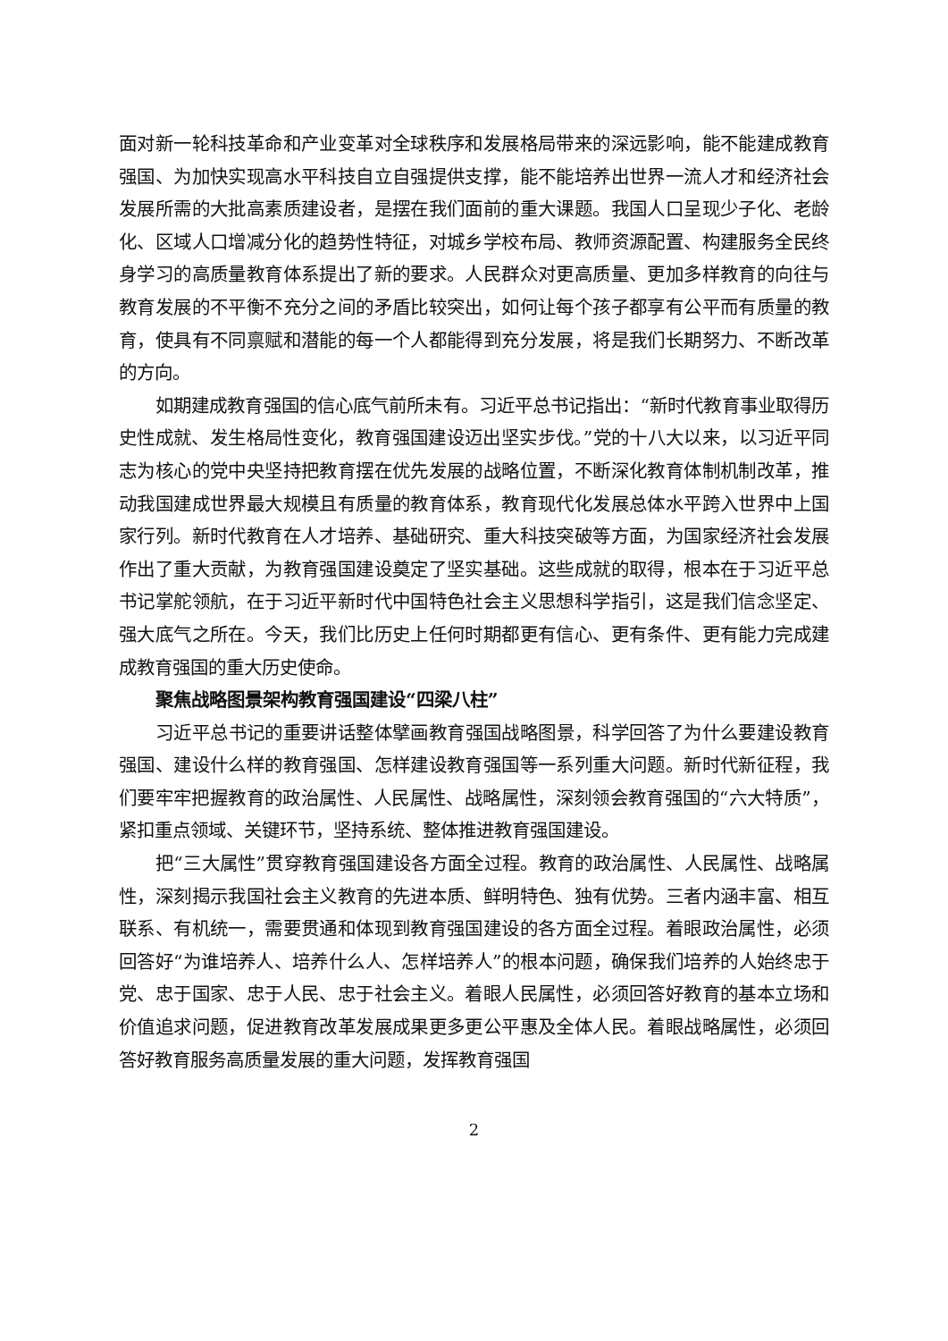面对新一轮科技革命和产业变革对全球秩序和发展格局带来的深远影响，能不能建成教育强国、为加快实现高水平科技自立自强提供支撑，能不能培养出世界一流人才和经济社会发展所需的大批高素质建设者，是摆在我们面前的重大课题。我国人口呈现少子化、老龄化、区域人口增减分化的趋势性特征，对城乡学校布局、教师资源配置、构建服务全民终身学习的高质量教育体系提出了新的要求。人民群众对更高质量、更加多样教育的向往与教育发展的不平衡不充分之间的矛盾比较突出，如何让每个孩子都享有公平而有质量的教育，使具有不同禀赋和潜能的每一个人都能得到充分发展，将是我们长期努力、不断改革的方向。
如期建成教育强国的信心底气前所未有。习近平总书记指出：“新时代教育事业取得历史性成就、发生格局性变化，教育强国建设迈出坚实步伐。”党的十八大以来，以习近平同志为核心的党中央坚持把教育摆在优先发展的战略位置，不断深化教育体制机制改革，推动我国建成世界最大规模且有质量的教育体系，教育现代化发展总体水平跨入世界中上国家行列。新时代教育在人才培养、基础研究、重大科技突破等方面，为国家经济社会发展作出了重大贡献，为教育强国建设奠定了坚实基础。这些成就的取得，根本在于习近平总书记掌舵领航，在于习近平新时代中国特色社会主义思想科学指引，这是我们信念坚定、强大底气之所在。今天，我们比历史上任何时期都更有信心、更有条件、更有能力完成建成教育强国的重大历史使命。
聚焦战略图景架构教育强国建设“四梁八柱”
习近平总书记的重要讲话整体擘画教育强国战略图景，科学回答了为什么要建设教育强国、建设什么样的教育强国、怎样建设教育强国等一系列重大问题。新时代新征程，我们要牢牢把握教育的政治属性、人民属性、战略属性，深刻领会教育强国的“六大特质”，紧扣重点领域、关键环节，坚持系统、整体推进教育强国建设。
把“三大属性”贯穿教育强国建设各方面全过程。教育的政治属性、人民属性、战略属性，深刻揭示我国社会主义教育的先进本质、鲜明特色、独有优势。三者内涵丰富、相互联系、有机统一，需要贯通和体现到教育强国建设的各方面全过程。着眼政治属性，必须回答好“为谁培养人、培养什么人、怎样培养人”的根本问题，确保我们培养的人始终忠于党、忠于国家、忠于人民、忠于社会主义。着眼人民属性，必须回答好教育的基本立场和价值追求问题，促进教育改革发展成果更多更公平惠及全体人民。着眼战略属性，必须回答好教育服务高质量发展的重大问题，发挥教育强国
2